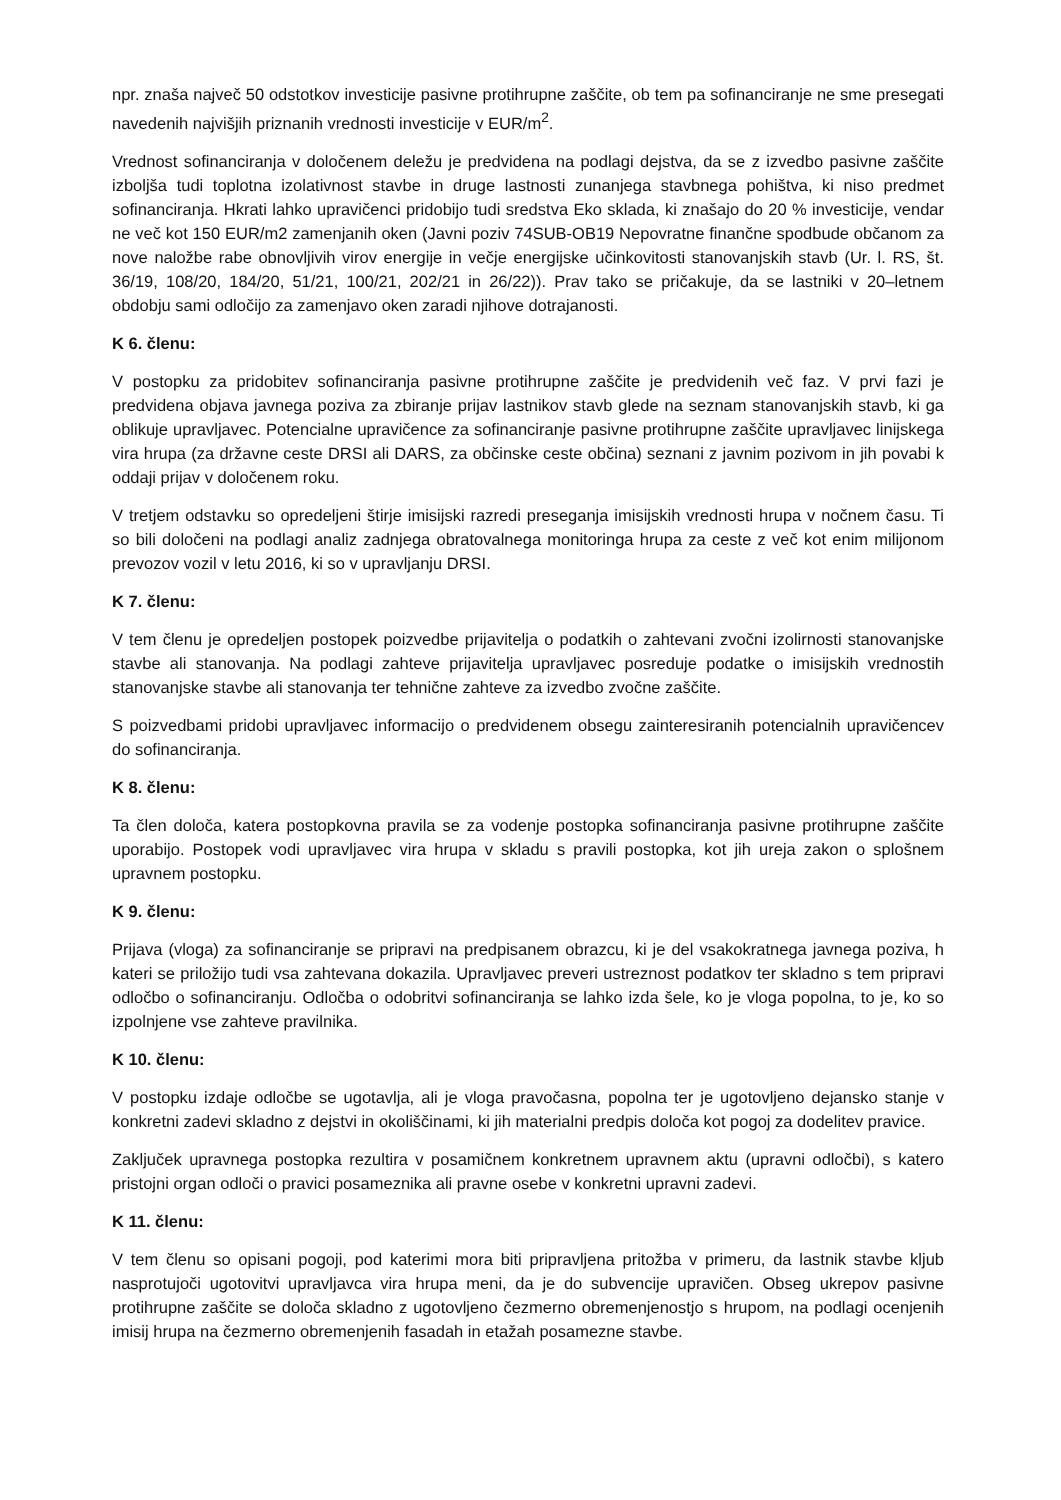npr. znaša največ 50 odstotkov investicije pasivne protihrupne zaščite, ob tem pa sofinanciranje ne sme presegati navedenih najvišjih priznanih vrednosti investicije v EUR/m<sup>2</sup>.
Vrednost sofinanciranja v določenem deležu je predvidena na podlagi dejstva, da se z izvedbo pasivne zaščite izboljša tudi toplotna izolativnost stavbe in druge lastnosti zunanjega stavbnega pohištva, ki niso predmet sofinanciranja. Hkrati lahko upravičenci pridobijo tudi sredstva Eko sklada, ki znašajo do 20 % investicije, vendar ne več kot 150 EUR/m2 zamenjanih oken (Javni poziv 74SUB-OB19 Nepovratne finančne spodbude občanom za nove naložbe rabe obnovljivih virov energije in večje energijske učinkovitosti stanovanjskih stavb (Ur. l. RS, št. 36/19, 108/20, 184/20, 51/21, 100/21, 202/21 in 26/22)). Prav tako se pričakuje, da se lastniki v 20–letnem obdobju sami odločijo za zamenjavo oken zaradi njihove dotrajanosti.
K 6. členu:
V postopku za pridobitev sofinanciranja pasivne protihrupne zaščite je predvidenih več faz. V prvi fazi je predvidena objava javnega poziva za zbiranje prijav lastnikov stavb glede na seznam stanovanjskih stavb, ki ga oblikuje upravljavec. Potencialne upravičence za sofinanciranje pasivne protihrupne zaščite upravljavec linijskega vira hrupa (za državne ceste DRSI ali DARS, za občinske ceste občina) seznani z javnim pozivom in jih povabi k oddaji prijav v določenem roku.
V tretjem odstavku so opredeljeni štirje imisijski razredi preseganja imisijskih vrednosti hrupa v nočnem času. Ti so bili določeni na podlagi analiz zadnjega obratovalnega monitoringa hrupa za ceste z več kot enim milijonom prevozov vozil v letu 2016, ki so v upravljanju DRSI.
K 7. členu:
V tem členu je opredeljen postopek poizvedbe prijavitelja o podatkih o zahtevani zvočni izolirnosti stanovanjske stavbe ali stanovanja. Na podlagi zahteve prijavitelja upravljavec posreduje podatke o imisijskih vrednostih stanovanjske stavbe ali stanovanja ter tehnične zahteve za izvedbo zvočne zaščite.
S poizvedbami pridobi upravljavec informacijo o predvidenem obsegu zainteresiranih potencialnih upravičencev do sofinanciranja.
K 8. členu:
Ta člen določa, katera postopkovna pravila se za vodenje postopka sofinanciranja pasivne protihrupne zaščite uporabijo. Postopek vodi upravljavec vira hrupa v skladu s pravili postopka, kot jih ureja zakon o splošnem upravnem postopku.
K 9. členu:
Prijava (vloga) za sofinanciranje se pripravi na predpisanem obrazcu, ki je del vsakokratnega javnega poziva, h kateri se priložijo tudi vsa zahtevana dokazila. Upravljavec preveri ustreznost podatkov ter skladno s tem pripravi odločbo o sofinanciranju. Odločba o odobritvi sofinanciranja se lahko izda šele, ko je vloga popolna, to je, ko so izpolnjene vse zahteve pravilnika.
K 10. členu:
V postopku izdaje odločbe se ugotavlja, ali je vloga pravočasna, popolna ter je ugotovljeno dejansko stanje v konkretni zadevi skladno z dejstvi in okoliščinami, ki jih materialni predpis določa kot pogoj za dodelitev pravice.
Zaključek upravnega postopka rezultira v posamičnem konkretnem upravnem aktu (upravni odločbi), s katero pristojni organ odloči o pravici posameznika ali pravne osebe v konkretni upravni zadevi.
K 11. členu:
V tem členu so opisani pogoji, pod katerimi mora biti pripravljena pritožba v primeru, da lastnik stavbe kljub nasprotujoči ugotovitvi upravljavca vira hrupa meni, da je do subvencije upravičen. Obseg ukrepov pasivne protihrupne zaščite se določa skladno z ugotovljeno čezmerno obremenjenostjo s hrupom, na podlagi ocenjenih imisij hrupa na čezmerno obremenjenih fasadah in etažah posamezne stavbe.